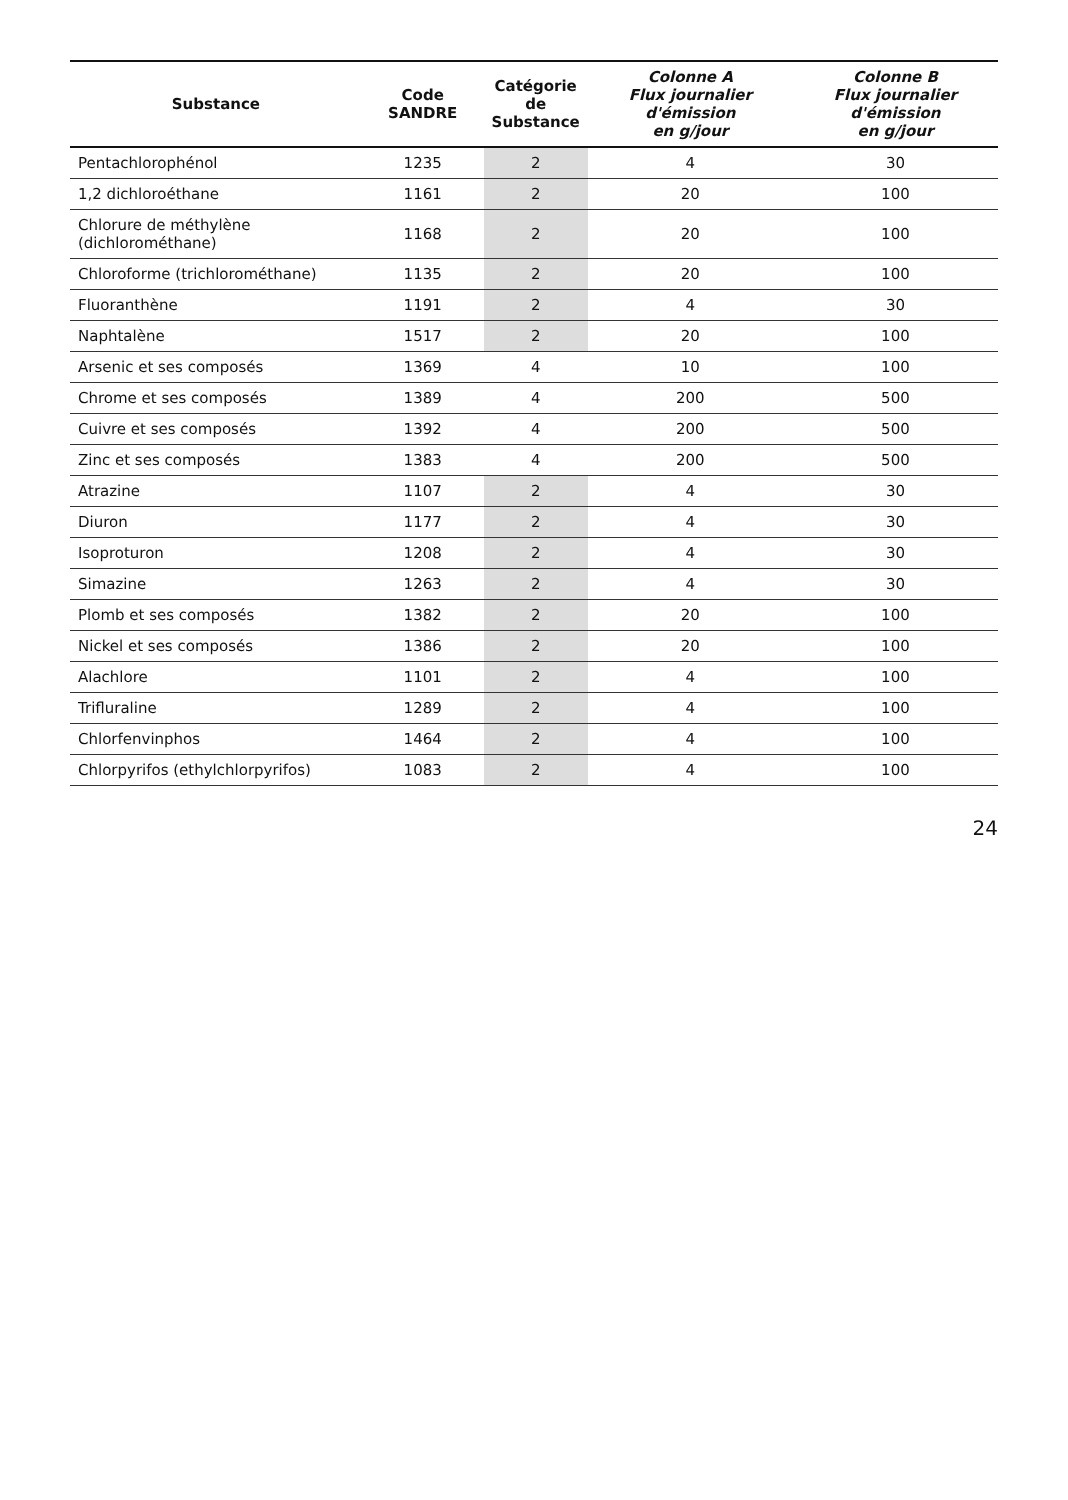| Substance | Code SANDRE | Catégorie de Substance | Colonne A Flux journalier d'émission en g/jour | Colonne B Flux journalier d'émission en g/jour |
| --- | --- | --- | --- | --- |
| Pentachlorophénol | 1235 | 2 | 4 | 30 |
| 1,2 dichloroéthane | 1161 | 2 | 20 | 100 |
| Chlorure de méthylène (dichlorométhane) | 1168 | 2 | 20 | 100 |
| Chloroforme (trichlorométhane) | 1135 | 2 | 20 | 100 |
| Fluoranthène | 1191 | 2 | 4 | 30 |
| Naphtalène | 1517 | 2 | 20 | 100 |
| Arsenic et ses composés | 1369 | 4 | 10 | 100 |
| Chrome et ses composés | 1389 | 4 | 200 | 500 |
| Cuivre et ses composés | 1392 | 4 | 200 | 500 |
| Zinc et ses composés | 1383 | 4 | 200 | 500 |
| Atrazine | 1107 | 2 | 4 | 30 |
| Diuron | 1177 | 2 | 4 | 30 |
| Isoproturon | 1208 | 2 | 4 | 30 |
| Simazine | 1263 | 2 | 4 | 30 |
| Plomb et ses composés | 1382 | 2 | 20 | 100 |
| Nickel et ses composés | 1386 | 2 | 20 | 100 |
| Alachlore | 1101 | 2 | 4 | 100 |
| Trifluraline | 1289 | 2 | 4 | 100 |
| Chlorfenvinphos | 1464 | 2 | 4 | 100 |
| Chlorpyrifos (ethylchlorpyrifos) | 1083 | 2 | 4 | 100 |
24